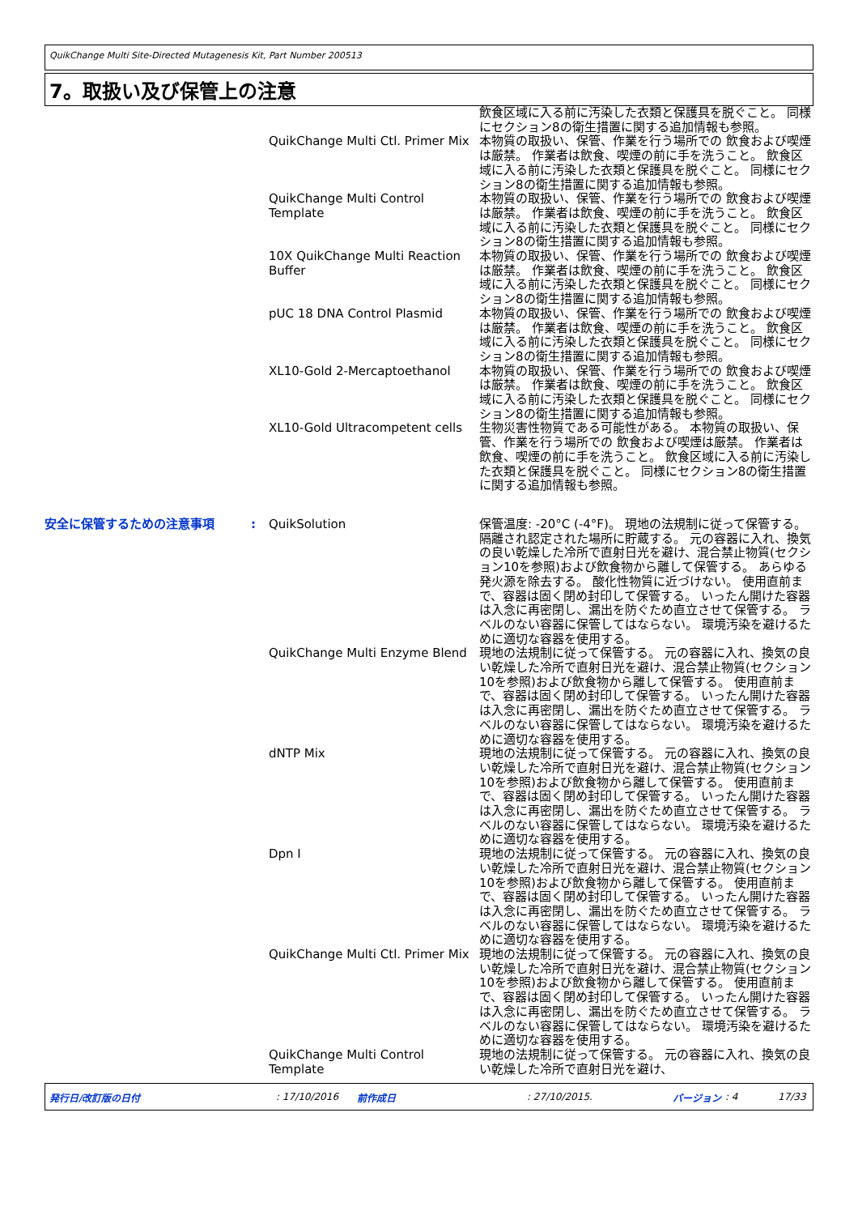QuikChange Multi Site-Directed Mutagenesis Kit, Part Number 200513
7。取扱い及び保管上の注意
飲食区域に入る前に汚染した衣類と保護具を脱ぐこと。 同様にセクション8の衛生措置に関する追加情報も参照。
QuikChange Multi Ctl. Primer Mix
本物質の取扱い、保管、作業を行う場所での 飲食および喫煙は厳禁。 作業者は飲食、喫煙の前に手を洗うこと。 飲食区域に入る前に汚染した衣類と保護具を脱ぐこと。 同様にセクション8の衛生措置に関する追加情報も参照。
QuikChange Multi Control Template
本物質の取扱い、保管、作業を行う場所での 飲食および喫煙は厳禁。 作業者は飲食、喫煙の前に手を洗うこと。 飲食区域に入る前に汚染した衣類と保護具を脱ぐこと。 同様にセクション8の衛生措置に関する追加情報も参照。
10X QuikChange Multi Reaction Buffer
本物質の取扱い、保管、作業を行う場所での 飲食および喫煙は厳禁。 作業者は飲食、喫煙の前に手を洗うこと。 飲食区域に入る前に汚染した衣類と保護具を脱ぐこと。 同様にセクション8の衛生措置に関する追加情報も参照。
pUC 18 DNA Control Plasmid 本物質の取扱い、保管、作業を行う場所での 飲食および喫煙は厳禁。 作業者は飲食、喫煙の前に手を洗うこと。 飲食区域に入る前に汚染した衣類と保護具を脱ぐこと。 同様にセクション8の衛生措置に関する追加情報も参照。
XL10-Gold 2-Mercaptoethanol 本物質の取扱い、保管、作業を行う場所での 飲食および喫煙は厳禁。 作業者は飲食、喫煙の前に手を洗うこと。 飲食区域に入る前に汚染した衣類と保護具を脱ぐこと。 同様にセクション8の衛生措置に関する追加情報も参照。
XL10-Gold Ultracompetent cells
生物災害性物質である可能性がある。 本物質の取扱い、保管、作業を行う場所での 飲食および喫煙は厳禁。 作業者は飲食、喫煙の前に手を洗うこと。 飲食区域に入る前に汚染した衣類と保護具を脱ぐこと。 同様にセクション8の衛生措置に関する追加情報も参照。
安全に保管するための注意事項 : QuikSolution 保管温度: -20°C (-4°F)。 現地の法規制に従って保管する。 隔離され認定された場所に貯蔵する。 元の容器に入れ、換気の良い乾燥した冷所で直射日光を避け、混合禁止物質(セクション10を参照)および飲食物から離して保管する。 あらゆる発火源を除去する。 酸化性物質に近づけない。 使用直前まで、容器は固く閉め封印して保管する。 いったん開けた容器は入念に再密閉し、漏出を防ぐため直立させて保管する。 ラベルのない容器に保管してはならない。 環境汚染を避けるために適切な容器を使用する。
QuikChange Multi Enzyme Blend
現地の法規制に従って保管する。 元の容器に入れ、換気の良い乾燥した冷所で直射日光を避け、混合禁止物質(セクション10を参照)および飲食物から離して保管する。 使用直前まで、容器は固く閉め封印して保管する。 いったん開けた容器は入念に再密閉し、漏出を防ぐため直立させて保管する。 ラベルのない容器に保管してはならない。 環境汚染を避けるために適切な容器を使用する。
dNTP Mix 現地の法規制に従って保管する。 元の容器に入れ、換気の良い乾燥した冷所で直射日光を避け、混合禁止物質(セクション10を参照)および飲食物から離して保管する。 使用直前まで、容器は固く閉め封印して保管する。 いったん開けた容器は入念に再密閉し、漏出を防ぐため直立させて保管する。 ラベルのない容器に保管してはならない。 環境汚染を避けるために適切な容器を使用する。
Dpn I 現地の法規制に従って保管する。 元の容器に入れ、換気の良い乾燥した冷所で直射日光を避け、混合禁止物質(セクション10を参照)および飲食物から離して保管する。 使用直前まで、容器は固く閉め封印して保管する。 いったん開けた容器は入念に再密閉し、漏出を防ぐため直立させて保管する。 ラベルのない容器に保管してはならない。 環境汚染を避けるために適切な容器を使用する。
QuikChange Multi Ctl. Primer Mix
現地の法規制に従って保管する。 元の容器に入れ、換気の良い乾燥した冷所で直射日光を避け、混合禁止物質(セクション10を参照)および飲食物から離して保管する。 使用直前まで、容器は固く閉め封印して保管する。 いったん開けた容器は入念に再密閉し、漏出を防ぐため直立させて保管する。 ラベルのない容器に保管してはならない。 環境汚染を避けるために適切な容器を使用する。
QuikChange Multi Control Template
現地の法規制に従って保管する。 元の容器に入れ、換気の良い乾燥した冷所で直射日光を避け、
発行日/改訂版の日付: 17/10/2016 前作成日: 27/10/2015. バージョン: 4 17/33